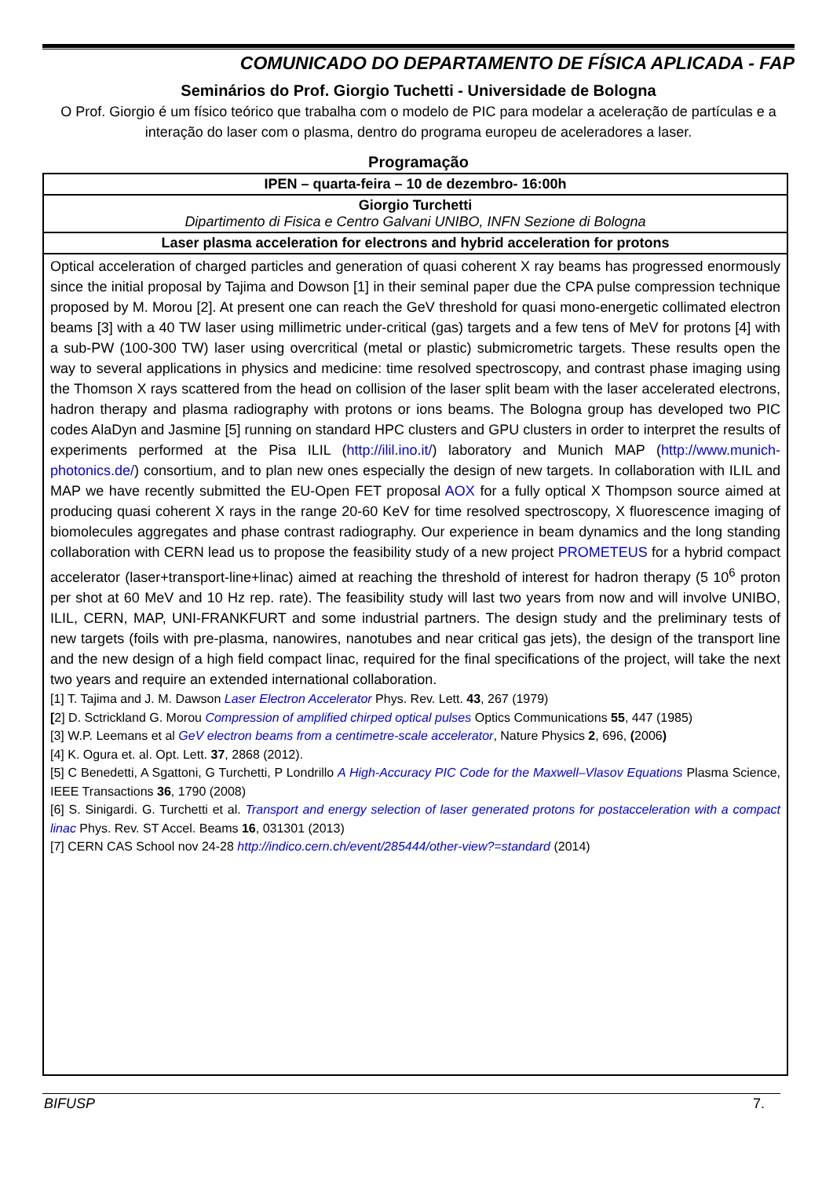COMUNICADO DO DEPARTAMENTO DE FÍSICA APLICADA - FAP
Seminários do Prof. Giorgio Tuchetti - Universidade de Bologna
O Prof. Giorgio é um físico teórico que trabalha com o modelo de PIC para modelar a aceleração de partículas e a interação do laser com o plasma, dentro do programa europeu de aceleradores a laser.
Programação
| IPEN – quarta-feira – 10 de dezembro- 16:00h |
| Giorgio Turchetti Dipartimento di Fisica e Centro Galvani UNIBO, INFN Sezione di Bologna |
| Laser plasma acceleration for electrons and hybrid acceleration for protons |
| Optical acceleration of charged particles and generation of quasi coherent X ray beams has progressed enormously since the initial proposal by Tajima and Dowson [1] in their seminal paper due the CPA pulse compression technique proposed by M. Morou [2]. At present one can reach the GeV threshold for quasi mono-energetic collimated electron beams [3] with a 40 TW laser using millimetric under-critical (gas) targets and a few tens of MeV for protons [4] with a sub-PW (100-300 TW) laser using overcritical (metal or plastic) submicrometric targets. These results open the way to several applications in physics and medicine: time resolved spectroscopy, and contrast phase imaging using the Thomson X rays scattered from the head on collision of the laser split beam with the laser accelerated electrons, hadron therapy and plasma radiography with protons or ions beams. The Bologna group has developed two PIC codes AlaDyn and Jasmine [5] running on standard HPC clusters and GPU clusters in order to interpret the results of experiments performed at the Pisa ILIL ( http://ilil.ino.it/ ) laboratory and Munich MAP ( http://www.munich-photonics.de/ ) consortium, and to plan new ones especially the design of new targets. In collaboration with ILIL and MAP we have recently submitted the EU-Open FET proposal AOX for a fully optical X Thompson source aimed at producing quasi coherent X rays in the range 20-60 KeV for time resolved spectroscopy, X fluorescence imaging of biomolecules aggregates and phase contrast radiography. Our experience in beam dynamics and the long standing collaboration with CERN lead us to propose the feasibility study of a new project PROMETEUS for a hybrid compact accelerator (laser+transport-line+linac) aimed at reaching the threshold of interest for hadron therapy (5 10<sup>6</sup> proton per shot at 60 MeV and 10 Hz rep. rate). The feasibility study will last two years from now and will involve UNIBO, ILIL, CERN, MAP, UNI-FRANKFURT and some industrial partners. The design study and the preliminary tests of new targets (foils with pre-plasma, nanowires, nanotubes and near critical gas jets), the design of the transport line and the new design of a high field compact linac, required for the final specifications of the project, will take the next two years and require an extended international collaboration. [1] T. Tajima and J. M. Dawson Laser Electron Accelerator Phys. Rev. Lett. 43 , 267 (1979) [ 2] D. Sctrickland G. Morou Compression of amplified chirped optical pulses Optics Communications 55 , 447 (1985) [3] W.P. Leemans et al GeV electron beams from a centimetre-scale accelerator , Nature Physics 2 , 696, ( 2006 ) [4] K. Ogura et. al. Opt. Lett. 37 , 2868 (2012). [5] C Benedetti, A Sgattoni, G Turchetti, P Londrillo A High-Accuracy PIC Code for the Maxwell–Vlasov Equations Plasma Science, IEEE Transactions 36 , 1790 (2008) [6] S. Sinigardi. G. Turchetti et al. Transport and energy selection of laser generated protons for postacceleration with a compact linac Phys. Rev. ST Accel. Beams 16 , 031301 (2013) [7] CERN CAS School nov 24-28 http://indico.cern.ch/event/285444/other-view?=standard (2014) |
BIFUSP 7.